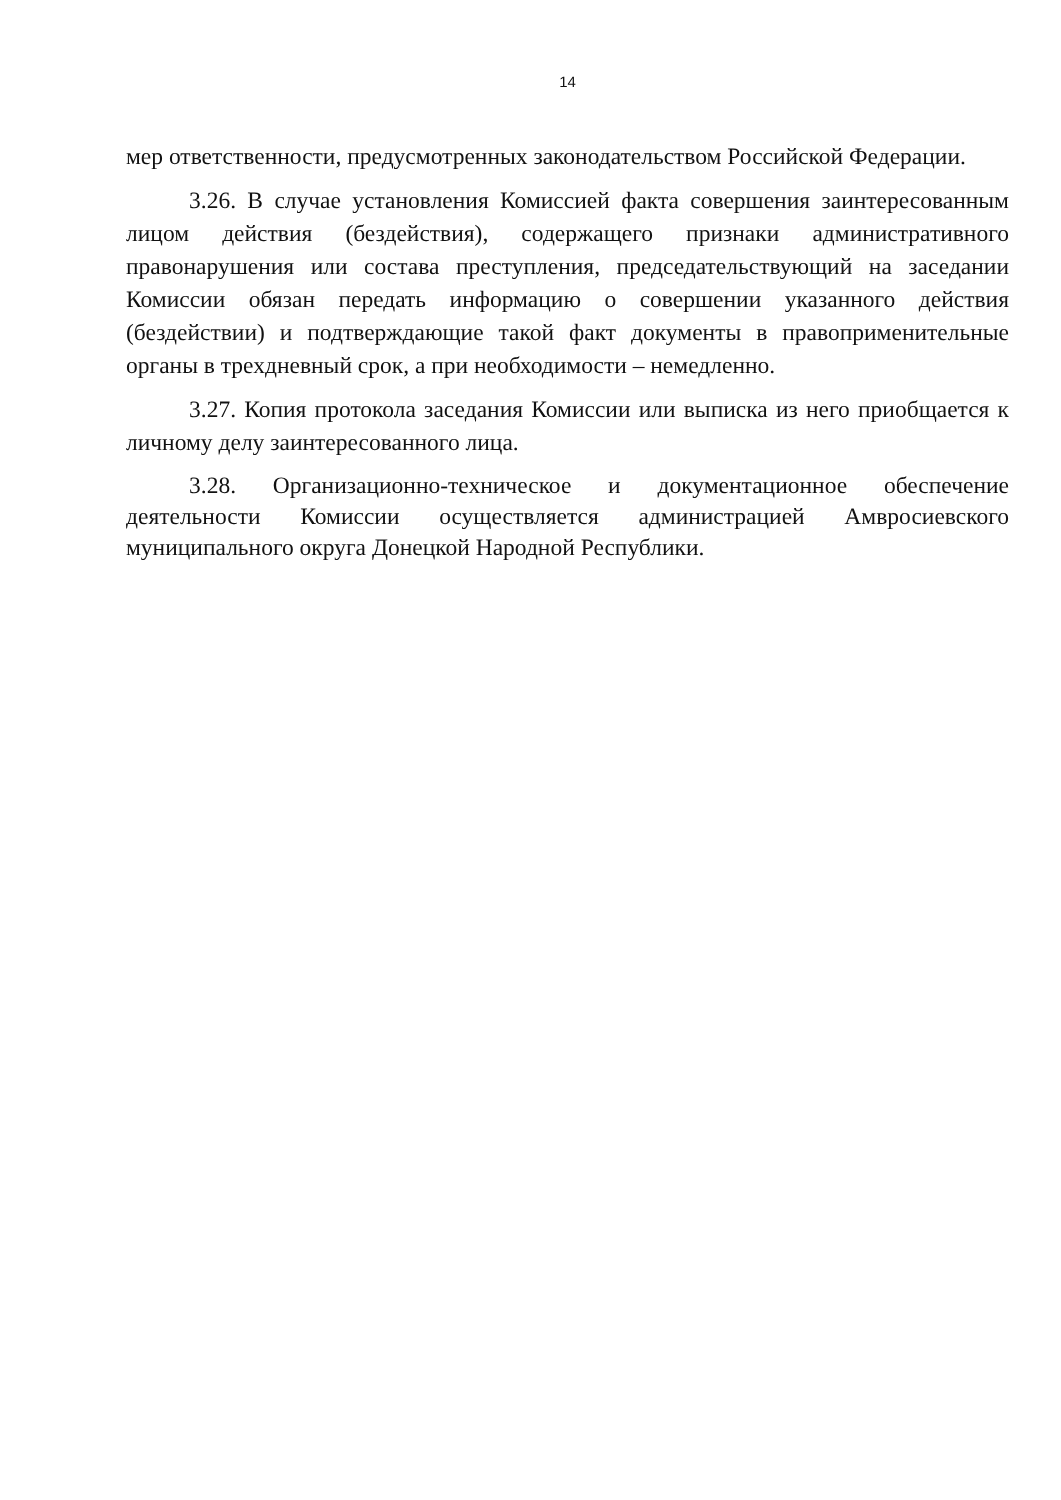14
мер ответственности, предусмотренных законодательством Российской Федерации.
3.26. В случае установления Комиссией факта совершения заинтересованным лицом действия (бездействия), содержащего признаки административного правонарушения или состава преступления, председательствующий на заседании Комиссии обязан передать информацию о совершении указанного действия (бездействии) и подтверждающие такой факт документы в правоприменительные органы в трехдневный срок, а при необходимости – немедленно.
3.27. Копия протокола заседания Комиссии или выписка из него приобщается к личному делу заинтересованного лица.
3.28. Организационно-техническое и документационное обеспечение деятельности Комиссии осуществляется администрацией Амвросиевского муниципального округа Донецкой Народной Республики.